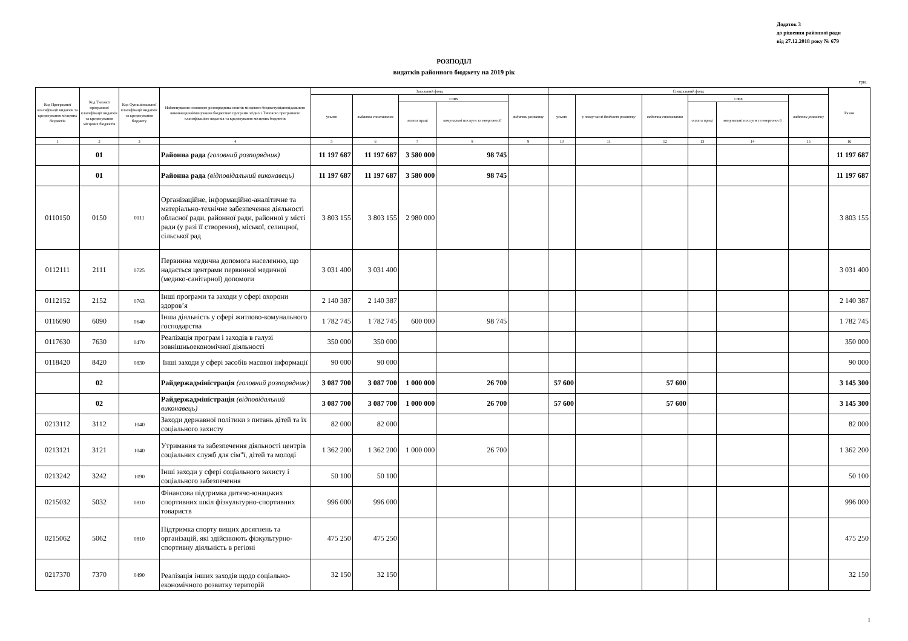Додаток 3
до рішення районної ради
від 27.12.2018 року № 679
РОЗПОДІЛ
видатків районного бюджету на 2019 рік
грн.
| Код Програмної класифікації видатків та кредитування місцевих бюджетів | Код Типової програмної класифікації видатків та кредитування місцевих бюджетів | Код Функціональної класифікації видатків та кредитування бюджету | Найменування головного розпорядника коштів місцевого бюджету/відповідального виконавця,найменування бюджетної програми згідно з Типовою програмною класифікацією видатків та кредитування місцевих бюджетів | Загальний фонд | | | | | Спеціальний фонд | | | | | | Разом |
| --- | --- | --- | --- | --- | --- | --- | --- | --- | --- | --- | --- | --- | --- | --- | --- |
| | | | | усього | видатки споживання | з них | | видатки розвитку | усього | у тому числі бюджет розвитку | видатки споживання | з них | | видатки розвитку | |
| | | | | | | оплата праці | комунальні послуги та енергоносії | | | | | оплата праці | комунальні послуги та енергоносії | | |
| 1 | 2 | 3 | 4 | 5 | 6 | 7 | 8 | 9 | 10 | 11 | 12 | 13 | 14 | 15 | 16 |
| | 01 | | Районна рада (головний розпорядник) | 11 197 687 | 11 197 687 | 3 580 000 | 98 745 | | | | | | | | 11 197 687 |
| | 01 | | Районна рада (відповідальний виконавець) | 11 197 687 | 11 197 687 | 3 580 000 | 98 745 | | | | | | | | 11 197 687 |
| 0110150 | 0150 | 0111 | Організаційне, інформаційно-аналітичне та матеріально-технічне забезпечення діяльності обласної ради, районної ради, районної у місті ради (у разі її створення), міської, селищної, сільської рад | 3 803 155 | 3 803 155 | 2 980 000 | | | | | | | | | 3 803 155 |
| 0112111 | 2111 | 0725 | Первинна медична допомога населенню, що надається центрами первинної медичної (медико-санітарної) допомоги | 3 031 400 | 3 031 400 | | | | | | | | | | 3 031 400 |
| 0112152 | 2152 | 0763 | Інші програми та заходи у сфері охорони здоров’я | 2 140 387 | 2 140 387 | | | | | | | | | | 2 140 387 |
| 0116090 | 6090 | 0640 | Інша діяльність у сфері житлово-комунального господарства | 1 782 745 | 1 782 745 | 600 000 | 98 745 | | | | | | | | 1 782 745 |
| 0117630 | 7630 | 0470 | Реалізація програм і заходів в галузі зовнішньоекономічної діяльності | 350 000 | 350 000 | | | | | | | | | | 350 000 |
| 0118420 | 8420 | 0830 | Інші заходи у сфері засобів масової інформації | 90 000 | 90 000 | | | | | | | | | | 90 000 |
| | 02 | | Райдержадміністрація (головний розпорядник) | 3 087 700 | 3 087 700 | 1 000 000 | 26 700 | | 57 600 | | 57 600 | | | | 3 145 300 |
| | 02 | | Райдержадміністрація (відповідальний виконавець) | 3 087 700 | 3 087 700 | 1 000 000 | 26 700 | | 57 600 | | 57 600 | | | | 3 145 300 |
| 0213112 | 3112 | 1040 | Заходи державної політики з питань дітей та їх соціального захисту | 82 000 | 82 000 | | | | | | | | | | 82 000 |
| 0213121 | 3121 | 1040 | Утримання та забезпечення діяльності центрів соціальних служб для сім"ї, дітей та молоді | 1 362 200 | 1 362 200 | 1 000 000 | 26 700 | | | | | | | | 1 362 200 |
| 0213242 | 3242 | 1090 | Інші заходи у сфері соціального захисту і соціального забезпечення | 50 100 | 50 100 | | | | | | | | | | 50 100 |
| 0215032 | 5032 | 0810 | Фінансова підтримка дитячо-юнацьких спортивних шкіл фізкультурно-спортивних товариств | 996 000 | 996 000 | | | | | | | | | | 996 000 |
| 0215062 | 5062 | 0810 | Підтримка спорту вищих досягнень та організацій, які здійснюють фізкультурно-спортивну діяльність в регіоні | 475 250 | 475 250 | | | | | | | | | | 475 250 |
| 0217370 | 7370 | 0490 | Реалізація інших заходів щодо соціально-економічного розвитку територій | 32 150 | 32 150 | | | | | | | | | | 32 150 |
1